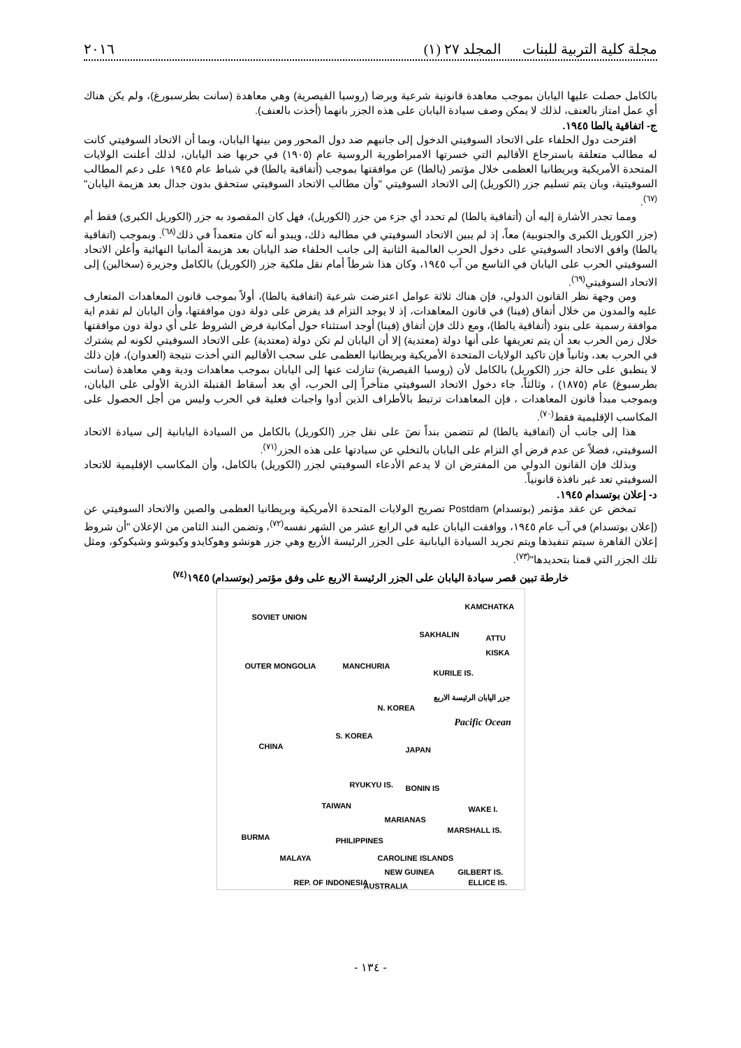مجلة كلية التربية للبنات المجلد ٢٧ (١) ٢٠١٦
بالكامل حصلت عليها اليابان بموجب معاهدة قانونية شرعية وبرضا (روسيا القيصرية) وهي معاهدة (سانت بطرسبورغ)، ولم يكن هناك أي عمل امتاز بالعنف، لذلك لا يمكن وصف سيادة اليابان على هذه الجزر بانهما (أخذت بالعنف).
ج- اتفاقية يالطا ١٩٤٥.
اقترحت دول الحلفاء على الاتحاد السوفيتي الدخول إلى جانبهم ضد دول المحور ومن بينها اليابان، وبما أن الاتحاد السوفيتي كانت له مطالب متعلقة باسترجاع الأقاليم التي خسرتها الامبراطورية الروسية عام (١٩٠٥) في حربها ضد اليابان، لذلك أعلنت الولايات المتحدة الأمريكية وبريطانيا العظمى خلال مؤتمر (يالطا) عن موافقتها بموجب (أتفاقية يالطا) في شباط عام ١٩٤٥ على دعم المطالب السوفيتية، وبان يتم تسليم جزر (الكوريل) إلى الاتحاد السوفيتي "وأن مطالب الاتحاد السوفيتي ستحقق بدون جدال بعد هزيمة اليابان"<sup>(٦٧)</sup>.
ومما تجدر الأشارة إليه أن (أتفاقية يالطا) لم تحدد أي جزء من جزر (الكوريل)، فهل كان المقصود به جزر (الكوريل الكبرى) فقط أم (جزر الكوريل الكبرى والجنوبية) معاً، إذ لم يبين الاتحاد السوفيتي في مطالبه ذلك، ويبدو أنه كان متعمداً في ذلك<sup>(٦٨)</sup>. وبموجب (اتفاقية يالطا) وافق الاتحاد السوفيتي على دخول الحرب العالمية الثانية إلى جانب الحلفاء ضد اليابان بعد هزيمة ألمانيا النهائية وأعلن الاتحاد السوفيتي الحرب على اليابان في التاسع من آب ١٩٤٥، وكان هذا شرطاً أمام نقل ملكية جزر (الكوريل) بالكامل وجزيرة (سخالين) إلى الاتحاد السوفيتي<sup>(٦٩)</sup>.
ومن وجهة نظر القانون الدولي، فإن هناك ثلاثة عوامل اعترضت شرعية (اتفاقية يالطا)، أولاً بموجب قانون المعاهدات المتعارف عليه والمدون من خلال أتفاق (فينا) في قانون المعاهدات، إذ لا يوجد التزام قد يفرض على دولة دون موافقتها، وأن اليابان لم تقدم اية موافقة رسمية على بنود (أتفاقية يالطا)، ومع ذلك فإن أتفاق (فينا) أوجد استثناء حول أمكانية فرض الشروط على أي دولة دون موافقتها خلال زمن الحرب بعد أن يتم تعريفها على أنها دولة (معتدية) إلا أن اليابان لم تكن دولة (معتدية) على الاتحاد السوفيتي لكونه لم يشترك في الحرب بعد، وثانياً فإن تاكيد الولايات المتحدة الأمريكية وبريطانيا العظمى على سحب الأقاليم التي أخذت نتيجة (العدوان)، فإن ذلك لا ينطبق على حالة جزر (الكوريل) بالكامل لأن (روسيا القيصرية) تنازلت عنها إلى اليابان بموجب معاهدات ودية وهي معاهدة (سانت بطرسبوغ) عام (١٨٧٥) ، وثالثاً، جاء دخول الاتحاد السوفيتي متأخراً إلى الحرب، أي بعد أسقاط القنبلة الذرية الأولى على اليابان، وبموجب مبدأ قانون المعاهدات ، فإن المعاهدات ترتبط بالأطراف الذين أدوا واجبات فعلية في الحرب وليس من أجل الحصول على المكاسب الإقليمية فقط<sup>(٧٠)</sup>.
هذا إلى جانب أن (اتفاقية يالطا) لم تتضمن بنداً نصَ على نقل جزر (الكوريل) بالكامل من السيادة اليابانية إلى سيادة الاتحاد السوفيتي، فضلاً عن عدم فرض أي التزام على اليابان بالتخلي عن سيادتها على هذه الجزر<sup>(٧١)</sup>.
وبذلك فإن القانون الدولي من المفترض ان لا يدعم الأدعاء السوفيتي لجزر (الكوريل) بالكامل، وأن المكاسب الإقليمية للاتحاد السوفيتي تعد غير نافذة قانونياً.
د- إعلان بوتسدام ١٩٤٥.
تمخض عن عقد مؤتمر (بوتسدام) Postdam تصريح الولايات المتحدة الأمريكية وبريطانيا العظمى والصين والاتحاد السوفيتي عن (إعلان بوتسدام) في آب عام ١٩٤٥، ووافقت اليابان عليه في الرابع عشر من الشهر نفسه<sup>(٧٢)</sup>، وتضمن البند الثامن من الإعلان "أن شروط إعلان القاهرة سيتم تنفيذها ويتم تجريد السيادة اليابانية على الجزر الرئيسة الأربع وهي جزر هونشو وهوكايدو وكيوشو وشيكوكو، ومثل تلك الجزر التي قمنا بتحديدها"<sup>(٧٣)</sup>.
خارطة تبين قصر سيادة اليابان على الجزر الرئيسة الاربع على وفق مؤتمر (بوتسدام) ١٩٤٥<sup>(٧٤)</sup>
SOVIET UNION
KAMCHATKA
SAKHALIN ATTU KISKA
OUTER MONGOLIA MANCHURIA
KURILE IS.
N. KOREA
جزر اليابان الرئيسة الاربع
Pacific Ocean
CHINA
S. KOREA
JAPAN
RYUKYU IS. BONIN IS
TAIWAN WAKE I.
MARIANAS
BURMA
MARSHALL IS.
PHILIPPINES
MALAYA CAROLINE ISLANDS
NEW GUINEA GILBERT IS.
REP. OF INDONESIA ELLICE IS. AUSTRALIA
- ١٣٤ -